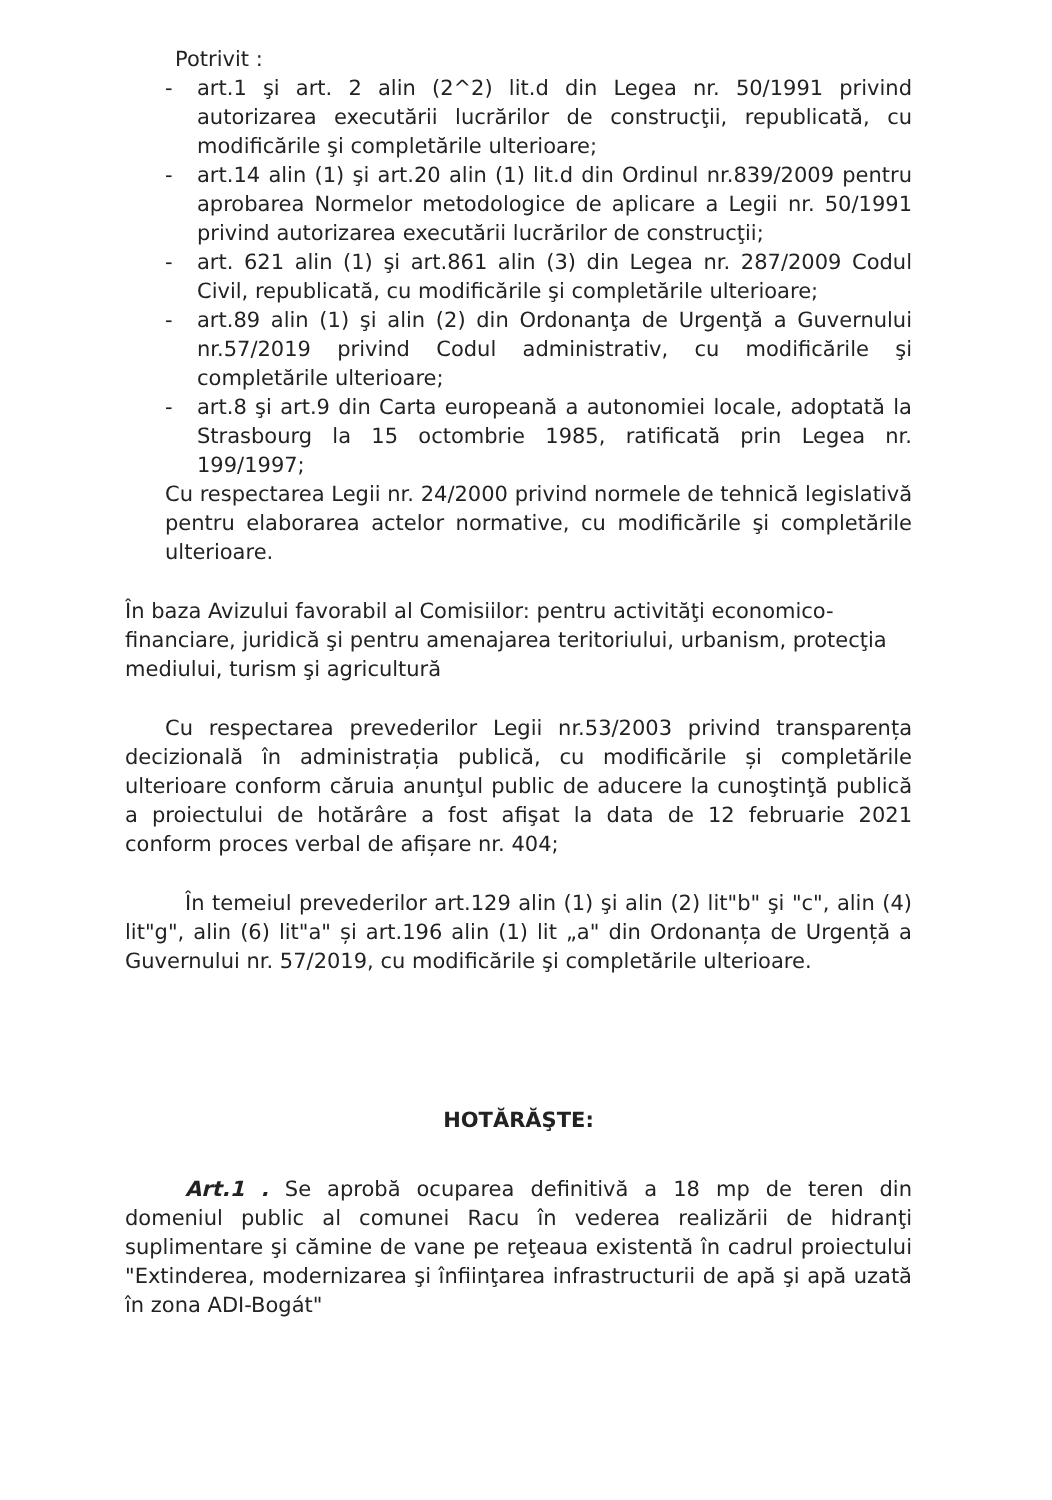Potrivit :
- art.1 şi art. 2 alin (2^2) lit.d din Legea nr. 50/1991 privind autorizarea executării lucrărilor de construcţii, republicată, cu modificările şi completările ulterioare;
- art.14 alin (1) şi art.20 alin (1) lit.d din Ordinul nr.839/2009 pentru aprobarea Normelor metodologice de aplicare a Legii nr. 50/1991 privind autorizarea executării lucrărilor de construcţii;
- art. 621 alin (1) şi art.861 alin (3) din Legea nr. 287/2009 Codul Civil, republicată, cu modificările şi completările ulterioare;
- art.89 alin (1) şi alin (2) din Ordonanţa de Urgenţă a Guvernului nr.57/2019 privind Codul administrativ, cu modificările şi completările ulterioare;
- art.8 şi art.9 din Carta europeană a autonomiei locale, adoptată la Strasbourg la 15 octombrie 1985, ratificată prin Legea nr. 199/1997;
Cu respectarea Legii nr. 24/2000 privind normele de tehnică legislativă pentru elaborarea actelor normative, cu modificările şi completările ulterioare.
În baza Avizului favorabil al Comisiilor: pentru activităţi economico-financiare, juridică şi pentru amenajarea teritoriului, urbanism, protecţia mediului, turism şi agricultură
Cu respectarea prevederilor Legii nr.53/2003 privind transparența decizională în administrația publică, cu modificările și completările ulterioare conform căruia anunţul public de aducere la cunoştinţă publică a proiectului de hotărâre a fost afişat la data de 12 februarie 2021 conform proces verbal de afișare nr. 404;
În temeiul prevederilor art.129 alin (1) şi alin (2) lit"b" şi "c", alin (4) lit"g", alin (6) lit"a" și art.196 alin (1) lit „a" din Ordonanța de Urgență a Guvernului nr. 57/2019, cu modificările şi completările ulterioare.
HOTĂRĂŞTE:
Art.1 . Se aprobă ocuparea definitivă a 18 mp de teren din domeniul public al comunei Racu în vederea realizării de hidranţi suplimentare şi cămine de vane pe reţeaua existentă în cadrul proiectului "Extinderea, modernizarea şi înfiinţarea infrastructurii de apă şi apă uzată în zona ADI-Bogát"